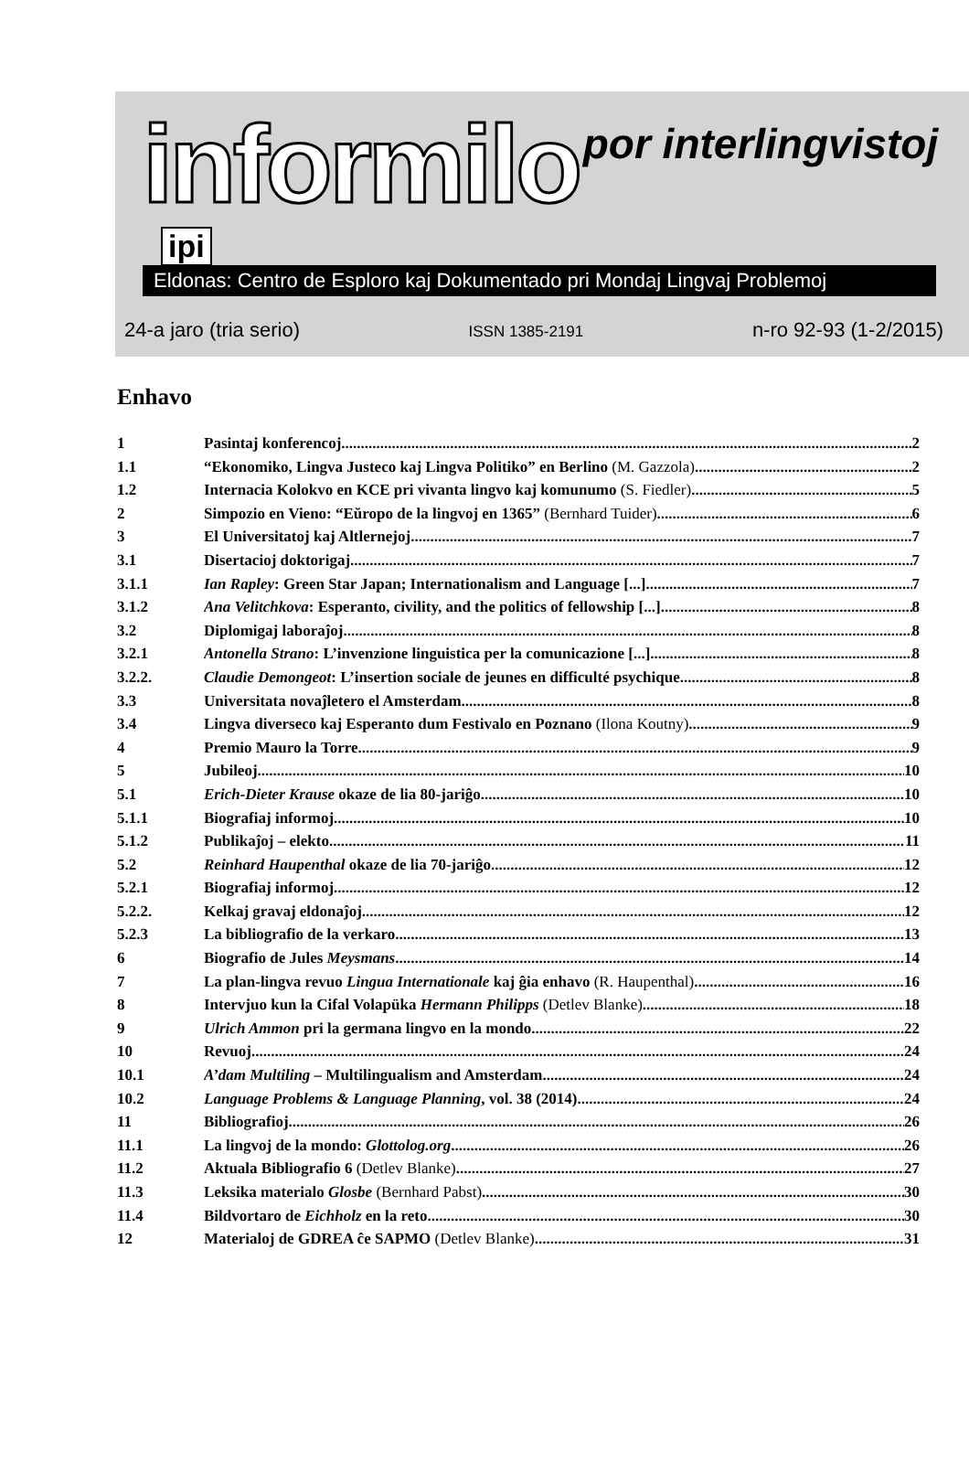informilo por interlingvistoj ipi
Eldonas: Centro de Esploro kaj Dokumentado pri Mondaj Lingvaj Problemoj
24-a jaro (tria serio) ISSN 1385-2191 n-ro 92-93 (1-2/2015)
Enhavo
1 Pasintaj konferencoj 2
1.1 “Ekonomiko, Lingva Justeco kaj Lingva Politiko” en Berlino (M. Gazzola) 2
1.2 Internacia Kolokvo en KCE pri vivanta lingvo kaj komunumo (S. Fiedler) 5
2 Simpozio en Vieno: “Eŭropo de la lingvoj en 1365” (Bernhard Tuider) 6
3 El Universitatoj kaj Altlernejoj 7
3.1 Disertacioj doktorigaj 7
3.1.1 Ian Rapley: Green Star Japan; Internationalism and Language [...] 7
3.1.2 Ana Velitchkova: Esperanto, civility, and the politics of fellowship [...] 8
3.2 Diplomigaj laboraĵoj 8
3.2.1 Antonella Strano: L’invenzione linguistica per la comunicazione [...] 8
3.2.2. Claudie Demongeot: L’insertion sociale de jeunes en difficulté psychique 8
3.3 Universitata novaĵletero el Amsterdam 8
3.4 Lingva diverseco kaj Esperanto dum Festivalo en Poznano (Ilona Koutny) 9
4 Premio Mauro la Torre 9
5 Jubileoj 10
5.1 Erich-Dieter Krause okaze de lia 80-jariĝo 10
5.1.1 Biografiaj informoj 10
5.1.2 Publikaĵoj – elekto 11
5.2 Reinhard Haupenthal okaze de lia 70-jariĝo 12
5.2.1 Biografiaj informoj 12
5.2.2. Kelkaj gravaj eldonaĵoj 12
5.2.3 La bibliografio de la verkaro 13
6 Biografio de Jules Meysmans 14
7 La plan-lingva revuo Lingua Internationale kaj ĝia enhavo (R. Haupenthal) 16
8 Intervjuo kun la Cifal Volapüka Hermann Philipps (Detlev Blanke) 18
9 Ulrich Ammon pri la germana lingvo en la mondo 22
10 Revuoj 24
10.1 A’dam Multiling – Multilingualism and Amsterdam 24
10.2 Language Problems & Language Planning, vol. 38 (2014) 24
11 Bibliografioj 26
11.1 La lingvoj de la mondo: Glottolog.org 26
11.2 Aktuala Bibliografio 6 (Detlev Blanke) 27
11.3 Leksika materialo Glosbe (Bernhard Pabst) 30
11.4 Bildvortaro de Eichholz en la reto 30
12 Materialoj de GDREA ĉe SAPMO (Detlev Blanke) 31